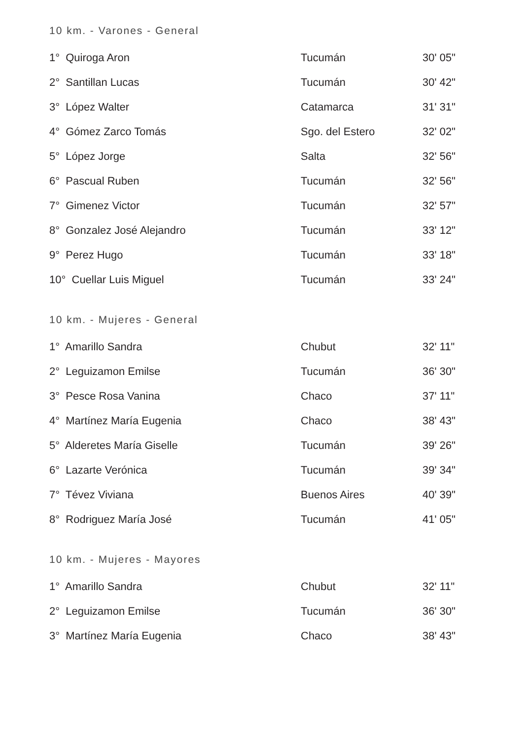10 km. - Varones - General
| 1° Quiroga Aron | Tucumán | 30' 05" |
| 2° Santillan Lucas | Tucumán | 30' 42" |
| 3° López Walter | Catamarca | 31' 31" |
| 4° Gómez Zarco Tomás | Sgo. del Estero | 32' 02" |
| 5° López Jorge | Salta | 32' 56" |
| 6° Pascual Ruben | Tucumán | 32' 56" |
| 7° Gimenez Victor | Tucumán | 32' 57" |
| 8° Gonzalez José Alejandro | Tucumán | 33' 12" |
| 9° Perez Hugo | Tucumán | 33' 18" |
| 10° Cuellar Luis Miguel | Tucumán | 33' 24" |
10 km. - Mujeres - General
| 1° Amarillo Sandra | Chubut | 32' 11" |
| 2° Leguizamon Emilse | Tucumán | 36' 30" |
| 3° Pesce Rosa Vanina | Chaco | 37' 11" |
| 4° Martínez María Eugenia | Chaco | 38' 43" |
| 5° Alderetes María Giselle | Tucumán | 39' 26" |
| 6° Lazarte Verónica | Tucumán | 39' 34" |
| 7° Tévez Viviana | Buenos Aires | 40' 39" |
| 8° Rodriguez María José | Tucumán | 41' 05" |
10 km. - Mujeres - Mayores
| 1° Amarillo Sandra | Chubut | 32' 11" |
| 2° Leguizamon Emilse | Tucumán | 36' 30" |
| 3° Martínez María Eugenia | Chaco | 38' 43" |